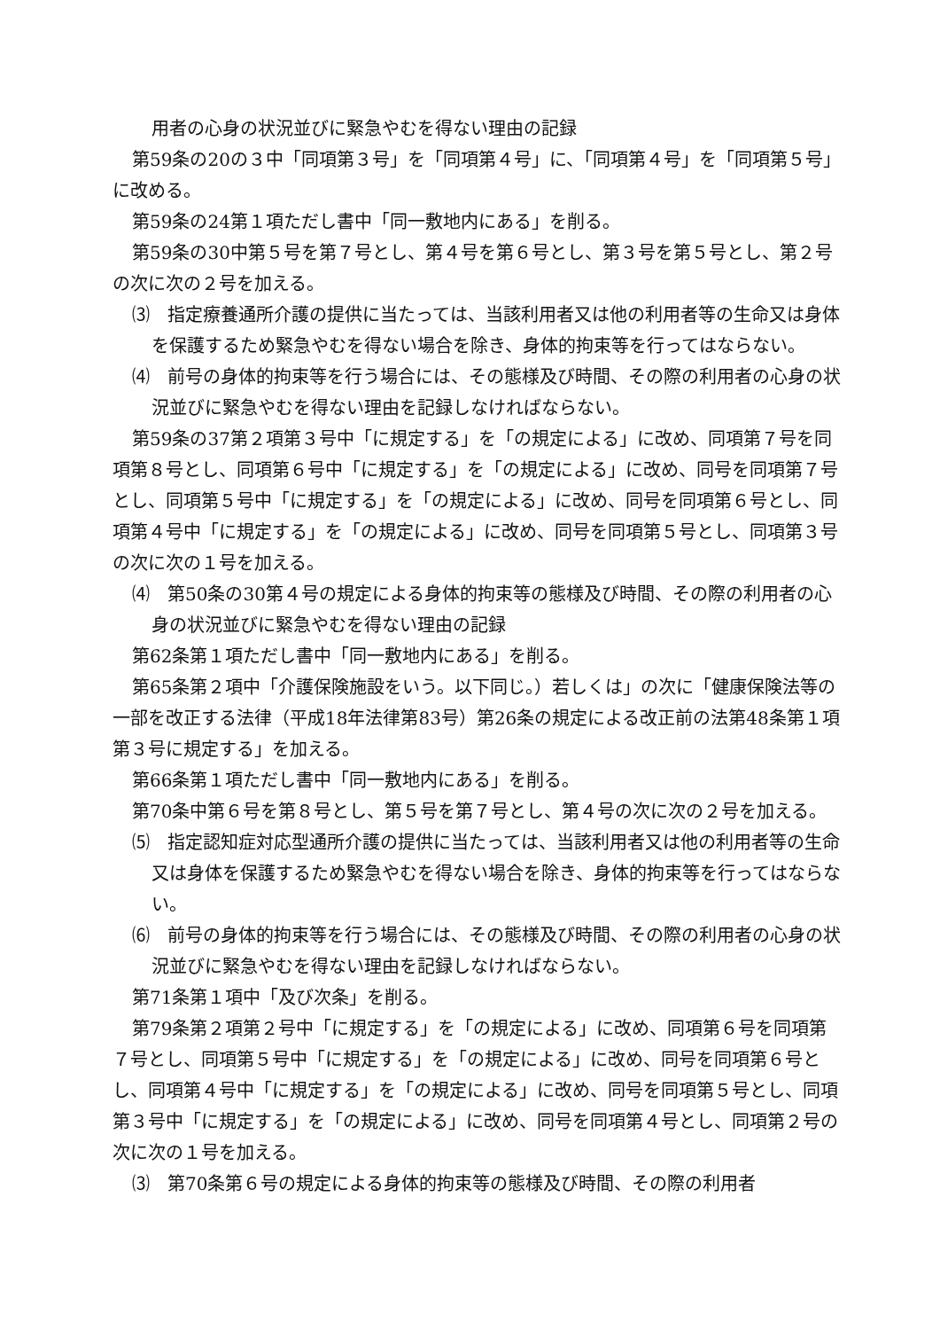用者の心身の状況並びに緊急やむを得ない理由の記録
第59条の20の３中「同項第３号」を「同項第４号」に、「同項第４号」を「同項第５号」に改める。
第59条の24第１項ただし書中「同一敷地内にある」を削る。
第59条の30中第５号を第７号とし、第４号を第６号とし、第３号を第５号とし、第２号の次に次の２号を加える。
⑶　指定療養通所介護の提供に当たっては、当該利用者又は他の利用者等の生命又は身体を保護するため緊急やむを得ない場合を除き、身体的拘束等を行ってはならない。
⑷　前号の身体的拘束等を行う場合には、その態様及び時間、その際の利用者の心身の状況並びに緊急やむを得ない理由を記録しなければならない。
第59条の37第２項第３号中「に規定する」を「の規定による」に改め、同項第７号を同項第８号とし、同項第６号中「に規定する」を「の規定による」に改め、同号を同項第７号とし、同項第５号中「に規定する」を「の規定による」に改め、同号を同項第６号とし、同項第４号中「に規定する」を「の規定による」に改め、同号を同項第５号とし、同項第３号の次に次の１号を加える。
⑷　第50条の30第４号の規定による身体的拘束等の態様及び時間、その際の利用者の心身の状況並びに緊急やむを得ない理由の記録
第62条第１項ただし書中「同一敷地内にある」を削る。
第65条第２項中「介護保険施設をいう。以下同じ。）若しくは」の次に「健康保険法等の一部を改正する法律（平成18年法律第83号）第26条の規定による改正前の法第48条第１項第３号に規定する」を加える。
第66条第１項ただし書中「同一敷地内にある」を削る。
第70条中第６号を第８号とし、第５号を第７号とし、第４号の次に次の２号を加える。
⑸　指定認知症対応型通所介護の提供に当たっては、当該利用者又は他の利用者等の生命又は身体を保護するため緊急やむを得ない場合を除き、身体的拘束等を行ってはならない。
⑹　前号の身体的拘束等を行う場合には、その態様及び時間、その際の利用者の心身の状況並びに緊急やむを得ない理由を記録しなければならない。
第71条第１項中「及び次条」を削る。
第79条第２項第２号中「に規定する」を「の規定による」に改め、同項第６号を同項第７号とし、同項第５号中「に規定する」を「の規定による」に改め、同号を同項第６号とし、同項第４号中「に規定する」を「の規定による」に改め、同号を同項第５号とし、同項第３号中「に規定する」を「の規定による」に改め、同号を同項第４号とし、同項第２号の次に次の１号を加える。
⑶　第70条第６号の規定による身体的拘束等の態様及び時間、その際の利用者